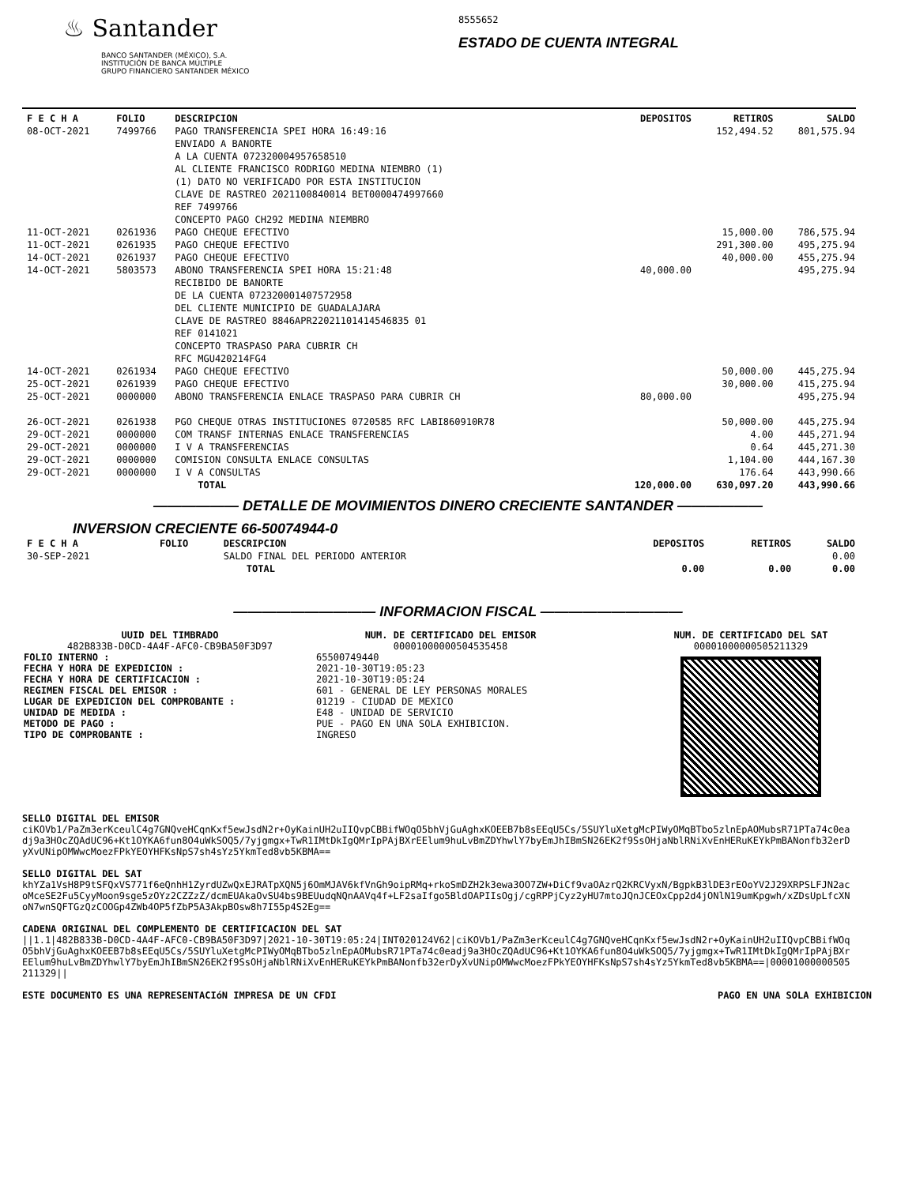♨ Santander
BANCO SANTANDER (MÉXICO), S.A.
INSTITUCIÓN DE BANCA MÚLTIPLE
GRUPO FINANCIERO SANTANDER MÉXICO
8555652
ESTADO DE CUENTA INTEGRAL
| F E C H A | FOLIO | DESCRIPCION | DEPOSITOS | RETIROS | SALDO |
| --- | --- | --- | --- | --- | --- |
| 08-OCT-2021 | 7499766 | PAGO TRANSFERENCIA SPEI HORA 16:49:16 ENVIADO A BANORTE A LA CUENTA 072320004957658510 AL CLIENTE FRANCISCO RODRIGO MEDINA NIEMBRO (1) (1) DATO NO VERIFICADO POR ESTA INSTITUCION CLAVE DE RASTREO 2021100840014 BET0000474997660 REF 7499766 CONCEPTO PAGO CH292 MEDINA NIEMBRO | | 152,494.52 | 801,575.94 |
| 11-OCT-2021 | 0261936 | PAGO CHEQUE EFECTIVO | | 15,000.00 | 786,575.94 |
| 11-OCT-2021 | 0261935 | PAGO CHEQUE EFECTIVO | | 291,300.00 | 495,275.94 |
| 14-OCT-2021 | 0261937 | PAGO CHEQUE EFECTIVO | | 40,000.00 | 455,275.94 |
| 14-OCT-2021 | 5803573 | ABONO TRANSFERENCIA SPEI HORA 15:21:48 RECIBIDO DE BANORTE DE LA CUENTA 072320001407572958 DEL CLIENTE MUNICIPIO DE GUADALAJARA CLAVE DE RASTREO 8846APR22021101414546835 01 REF 0141021 CONCEPTO TRASPASO PARA CUBRIR CH RFC MGU420214FG4 | 40,000.00 | | 495,275.94 |
| 14-OCT-2021 | 0261934 | PAGO CHEQUE EFECTIVO | | 50,000.00 | 445,275.94 |
| 25-OCT-2021 | 0261939 | PAGO CHEQUE EFECTIVO | | 30,000.00 | 415,275.94 |
| 25-OCT-2021 | 0000000 | ABONO TRANSFERENCIA ENLACE TRASPASO PARA CUBRIR CH | 80,000.00 | | 495,275.94 |
| 26-OCT-2021 | 0261938 | PGO CHEQUE OTRAS INSTITUCIONES 0720585 RFC LABI860910R78 | | 50,000.00 | 445,275.94 |
| 29-OCT-2021 | 0000000 | COM TRANSF INTERNAS ENLACE TRANSFERENCIAS | | 4.00 | 445,271.94 |
| 29-OCT-2021 | 0000000 | I V A TRANSFERENCIAS | | 0.64 | 445,271.30 |
| 29-OCT-2021 | 0000000 | COMISION CONSULTA ENLACE CONSULTAS | | 1,104.00 | 444,167.30 |
| 29-OCT-2021 | 0000000 | I V A CONSULTAS | | 176.64 | 443,990.66 |
| | | TOTAL | 120,000.00 | 630,097.20 | 443,990.66 |
—————— DETALLE DE MOVIMIENTOS DINERO CRECIENTE SANTANDER ——————
INVERSION CRECIENTE 66-50074944-0
| F E C H A | FOLIO | DESCRIPCION | DEPOSITOS | RETIROS | SALDO |
| --- | --- | --- | --- | --- | --- |
| 30-SEP-2021 | | SALDO FINAL DEL PERIODO ANTERIOR | | | 0.00 |
| | | TOTAL | 0.00 | 0.00 | 0.00 |
—————————— INFORMACION FISCAL ——————————
UUID DEL TIMBRADO
482B833B-D0CD-4A4F-AFC0-CB9BA50F3D97
FOLIO INTERNO :
FECHA Y HORA DE EXPEDICION :
FECHA Y HORA DE CERTIFICACION :
REGIMEN FISCAL DEL EMISOR :
LUGAR DE EXPEDICION DEL COMPROBANTE :
UNIDAD DE MEDIDA :
METODO DE PAGO :
TIPO DE COMPROBANTE :
NUM. DE CERTIFICADO DEL EMISOR
00001000000504535458
65500749440
2021-10-30T19:05:23
2021-10-30T19:05:24
601 - GENERAL DE LEY PERSONAS MORALES
01219 - CIUDAD DE MEXICO
E48 - UNIDAD DE SERVICIO
PUE - PAGO EN UNA SOLA EXHIBICION.
INGRESO
NUM. DE CERTIFICADO DEL SAT
00001000000505211329
SELLO DIGITAL DEL EMISOR
ciKOVb1/PaZm3erKceulC4g7GNQveHCqnKxf5ewJsdN2r+OyKainUH2uIIQvpCBBifWOqO5bhVjGuAghxKOEEB7b8sEEqU5Cs/5SUYluXetgMcPIWyOMqBTbo5zlnEpAOMubsR71PTa74c0eadj9a3HOcZQAdUC96+Kt1OYKA6fun8O4uWkSOQ5/7yjgmgx+TwR1IMtDkIgQMrIpPAjBXrEElum9huLvBmZDYhwlY7byEmJhIBmSN26EK2f9SsOHjaNblRNiXvEnHERuKEYkPmBANonfb32erDyXvUNipOMWwcMoezFPkYEOYHFKsNpS7sh4sYz5YkmTed8vb5KBMA==
SELLO DIGITAL DEL SAT
khYZa1VsH8P9tSFQxVS771f6eQnhH1ZyrdUZwQxEJRATpXQN5j6OmMJAV6kfVnGh9oipRMq+rkoSmDZH2k3ewa3OO7ZW+DiCf9vaOAzrQ2KRCVyxN/BgpkB3lDE3rEOoYV2J29XRPSLFJN2acoMceSE2Fu5CyyMoon9sge5zOYz2CZZzZ/dcmEUAkaOvSU4bs9BEUudqNQnAAVq4f+LF2saIfgo5BldOAPIIsOgj/cgRPPjCyz2yHU7mtoJQnJCEOxCpp2d4jONlN19umKpgwh/xZDsUpLfcXNoN7wnSQFTGzQzCOOGp4ZWb4OP5fZbP5A3AkpBOsw8h7I55p4S2Eg==
CADENA ORIGINAL DEL COMPLEMENTO DE CERTIFICACION DEL SAT
||1.1|482B833B-D0CD-4A4F-AFC0-CB9BA50F3D97|2021-10-30T19:05:24|INT020124V62|ciKOVb1/PaZm3erKceulC4g7GNQveHCqnKxf5ewJsdN2r+OyKainUH2uIIQvpCBBifWOqO5bhVjGuAghxKOEEB7b8sEEqU5Cs/5SUYluXetgMcPIWyOMqBTbo5zlnEpAOMubsR71PTa74c0eadj9a3HOcZQAdUC96+Kt1OYKA6fun8O4uWkSOQ5/7yjgmgx+TwR1IMtDkIgQMrIpPAjBXrEElum9huLvBmZDYhwlY7byEmJhIBmSN26EK2f9SsOHjaNblRNiXvEnHERuKEYkPmBANonfb32erDyXvUNipOMWwcMoezFPkYEOYHFKsNpS7sh4sYz5YkmTed8vb5KBMA==|00001000000505211329||
ESTE DOCUMENTO ES UNA REPRESENTACIóN IMPRESA DE UN CFDI PAGO EN UNA SOLA EXHIBICION